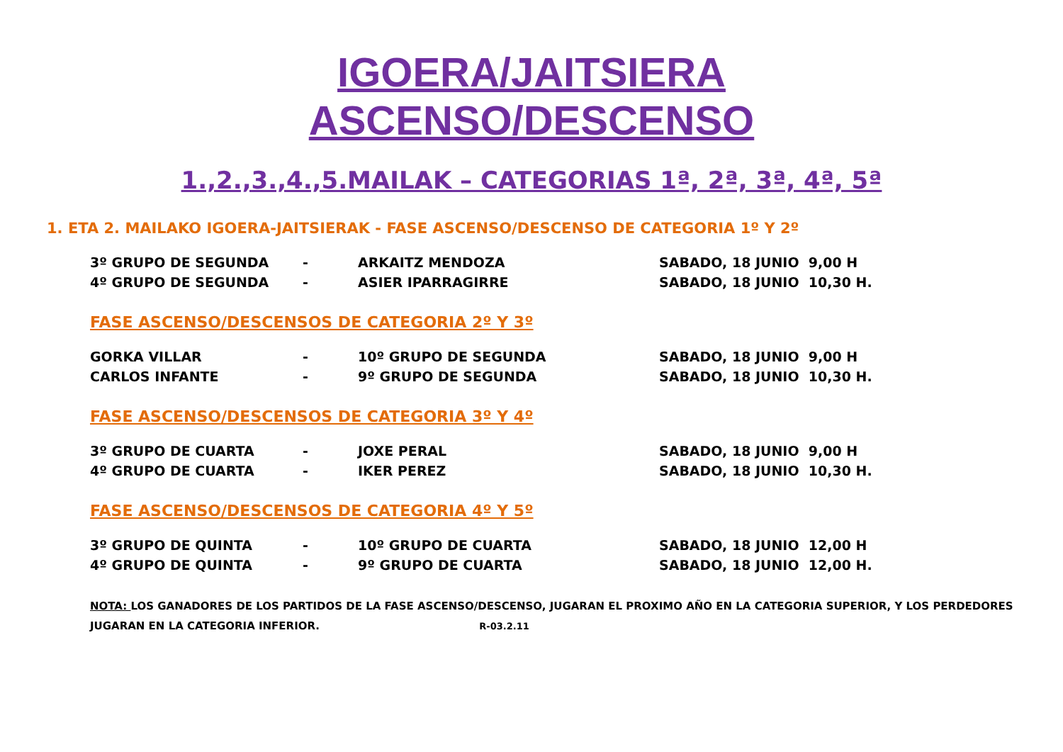IGOERA/JAITSIERA
ASCENSO/DESCENSO
1.,2.,3.,4.,5.MAILAK – CATEGORIAS 1ª, 2ª, 3ª, 4ª, 5ª
1. ETA 2. MAILAKO IGOERA-JAITSIERAK - FASE ASCENSO/DESCENSO DE CATEGORIA 1º Y 2º
| 3º GRUPO DE SEGUNDA | - | ARKAITZ MENDOZA | SABADO, 18 JUNIO 9,00 H |
| 4º GRUPO DE SEGUNDA | - | ASIER IPARRAGIRRE | SABADO, 18 JUNIO 10,30 H. |
FASE ASCENSO/DESCENSOS DE CATEGORIA 2º Y 3º
| GORKA VILLAR | - | 10º GRUPO DE SEGUNDA | SABADO, 18 JUNIO 9,00 H |
| CARLOS INFANTE | - | 9º GRUPO DE SEGUNDA | SABADO, 18 JUNIO 10,30 H. |
FASE ASCENSO/DESCENSOS DE CATEGORIA 3º Y 4º
| 3º GRUPO DE CUARTA | - | JOXE PERAL | SABADO, 18 JUNIO 9,00 H |
| 4º GRUPO DE CUARTA | - | IKER PEREZ | SABADO, 18 JUNIO 10,30 H. |
FASE ASCENSO/DESCENSOS DE CATEGORIA 4º Y 5º
| 3º GRUPO DE QUINTA | - | 10º GRUPO DE CUARTA | SABADO, 18 JUNIO 12,00 H |
| 4º GRUPO DE QUINTA | - | 9º GRUPO DE CUARTA | SABADO, 18 JUNIO 12,00 H. |
NOTA: LOS GANADORES DE LOS PARTIDOS DE LA FASE ASCENSO/DESCENSO, JUGARAN EL PROXIMO AÑO EN LA CATEGORIA SUPERIOR, Y LOS PERDEDORES JUGARAN EN LA CATEGORIA INFERIOR. R-03.2.11